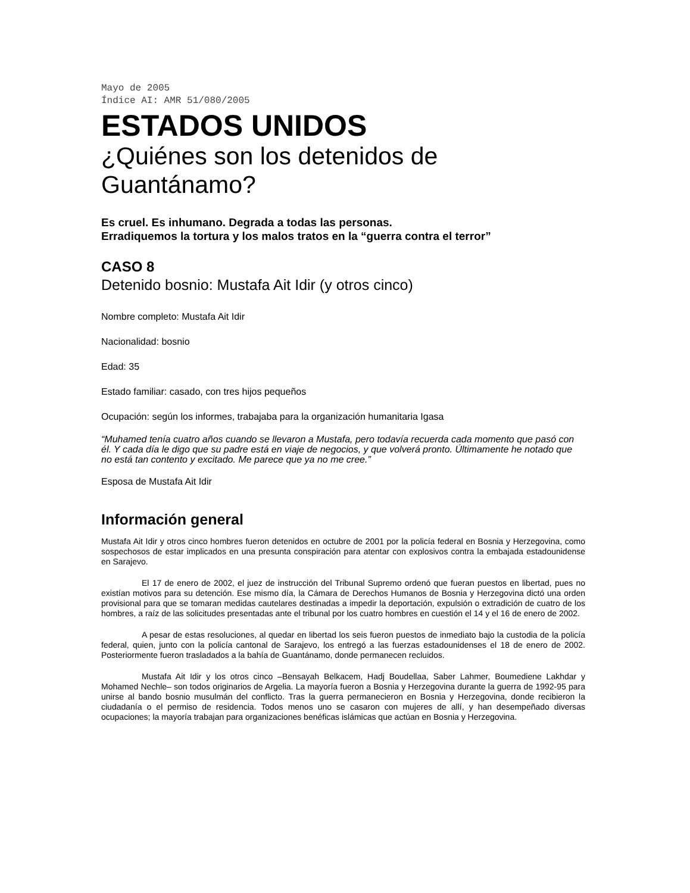Mayo de 2005
Índice AI: AMR 51/080/2005
ESTADOS UNIDOS
¿Quiénes son los detenidos de Guantánamo?
Es cruel. Es inhumano. Degrada a todas las personas.
Erradiquemos la tortura y los malos tratos en la “guerra contra el terror”
CASO 8
Detenido bosnio: Mustafa Ait Idir (y otros cinco)
Nombre completo: Mustafa Ait Idir
Nacionalidad: bosnio
Edad: 35
Estado familiar: casado, con tres hijos pequeños
Ocupación: según los informes, trabajaba para la organización humanitaria Igasa
“Muhamed tenía cuatro años cuando se llevaron a Mustafa, pero todavía recuerda cada momento que pasó con él. Y cada día le digo que su padre está en viaje de negocios, y que volverá pronto. Últimamente he notado que no está tan contento y excitado. Me parece que ya no me cree.”
Esposa de Mustafa Ait Idir
Información general
Mustafa Ait Idir y otros cinco hombres fueron detenidos en octubre de 2001 por la policía federal en Bosnia y Herzegovina, como sospechosos de estar implicados en una presunta conspiración para atentar con explosivos contra la embajada estadounidense en Sarajevo.
El 17 de enero de 2002, el juez de instrucción del Tribunal Supremo ordenó que fueran puestos en libertad, pues no existían motivos para su detención. Ese mismo día, la Cámara de Derechos Humanos de Bosnia y Herzegovina dictó una orden provisional para que se tomaran medidas cautelares destinadas a impedir la deportación, expulsión o extradición de cuatro de los hombres, a raíz de las solicitudes presentadas ante el tribunal por los cuatro hombres en cuestión el 14 y el 16 de enero de 2002.
A pesar de estas resoluciones, al quedar en libertad los seis fueron puestos de inmediato bajo la custodia de la policía federal, quien, junto con la policía cantonal de Sarajevo, los entregó a las fuerzas estadounidenses el 18 de enero de 2002. Posteriormente fueron trasladados a la bahía de Guantánamo, donde permanecen recluidos.
Mustafa Ait Idir y los otros cinco –Bensayah Belkacem, Hadj Boudellaa, Saber Lahmer, Boumediene Lakhdar y Mohamed Nechle– son todos originarios de Argelia. La mayoría fueron a Bosnia y Herzegovina durante la guerra de 1992-95 para unirse al bando bosnio musulmán del conflicto. Tras la guerra permanecieron en Bosnia y Herzegovina, donde recibieron la ciudadanía o el permiso de residencia. Todos menos uno se casaron con mujeres de allí, y han desempeñado diversas ocupaciones; la mayoría trabajan para organizaciones benéficas islámicas que actúan en Bosnia y Herzegovina.